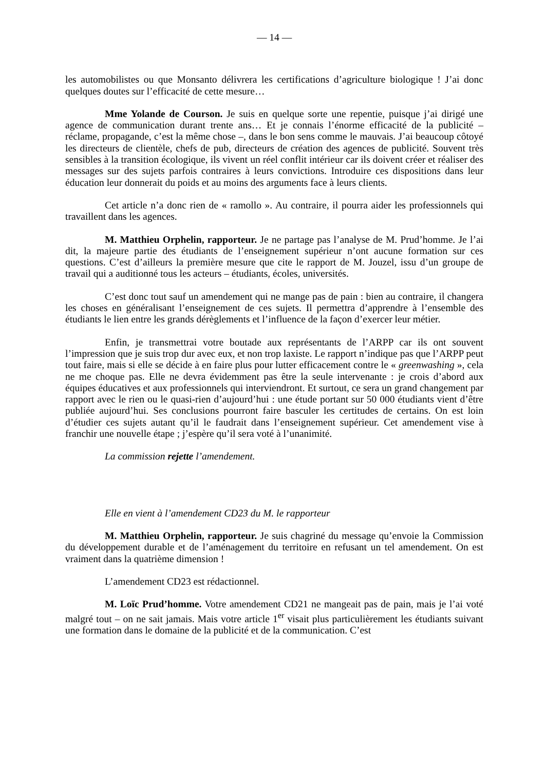— 14 —
les automobilistes ou que Monsanto délivrera les certifications d’agriculture biologique ! J’ai donc quelques doutes sur l’efficacité de cette mesure…
Mme Yolande de Courson. Je suis en quelque sorte une repentie, puisque j’ai dirigé une agence de communication durant trente ans… Et je connais l’énorme efficacité de la publicité – réclame, propagande, c’est la même chose –, dans le bon sens comme le mauvais. J’ai beaucoup côtoyé les directeurs de clientèle, chefs de pub, directeurs de création des agences de publicité. Souvent très sensibles à la transition écologique, ils vivent un réel conflit intérieur car ils doivent créer et réaliser des messages sur des sujets parfois contraires à leurs convictions. Introduire ces dispositions dans leur éducation leur donnerait du poids et au moins des arguments face à leurs clients.
Cet article n’a donc rien de « ramollo ». Au contraire, il pourra aider les professionnels qui travaillent dans les agences.
M. Matthieu Orphelin, rapporteur. Je ne partage pas l’analyse de M. Prud’homme. Je l’ai dit, la majeure partie des étudiants de l’enseignement supérieur n’ont aucune formation sur ces questions. C’est d’ailleurs la première mesure que cite le rapport de M. Jouzel, issu d’un groupe de travail qui a auditionné tous les acteurs – étudiants, écoles, universités.
C’est donc tout sauf un amendement qui ne mange pas de pain : bien au contraire, il changera les choses en généralisant l’enseignement de ces sujets. Il permettra d’apprendre à l’ensemble des étudiants le lien entre les grands dérèglements et l’influence de la façon d’exercer leur métier.
Enfin, je transmettrai votre boutade aux représentants de l’ARPP car ils ont souvent l’impression que je suis trop dur avec eux, et non trop laxiste. Le rapport n’indique pas que l’ARPP peut tout faire, mais si elle se décide à en faire plus pour lutter efficacement contre le « greenwashing », cela ne me choque pas. Elle ne devra évidemment pas être la seule intervenante : je crois d’abord aux équipes éducatives et aux professionnels qui interviendront. Et surtout, ce sera un grand changement par rapport avec le rien ou le quasi-rien d’aujourd’hui : une étude portant sur 50 000 étudiants vient d’être publiée aujourd’hui. Ses conclusions pourront faire basculer les certitudes de certains. On est loin d’étudier ces sujets autant qu’il le faudrait dans l’enseignement supérieur. Cet amendement vise à franchir une nouvelle étape ; j’espère qu’il sera voté à l’unanimité.
La commission rejette l’amendement.
Elle en vient à l’amendement CD23 du M. le rapporteur
M. Matthieu Orphelin, rapporteur. Je suis chagriné du message qu’envoie la Commission du développement durable et de l’aménagement du territoire en refusant un tel amendement. On est vraiment dans la quatrième dimension !
L’amendement CD23 est rédactionnel.
M. Loïc Prud’homme. Votre amendement CD21 ne mangeait pas de pain, mais je l’ai voté malgré tout – on ne sait jamais. Mais votre article 1<sup>er</sup> visait plus particulièrement les étudiants suivant une formation dans le domaine de la publicité et de la communication. C’est